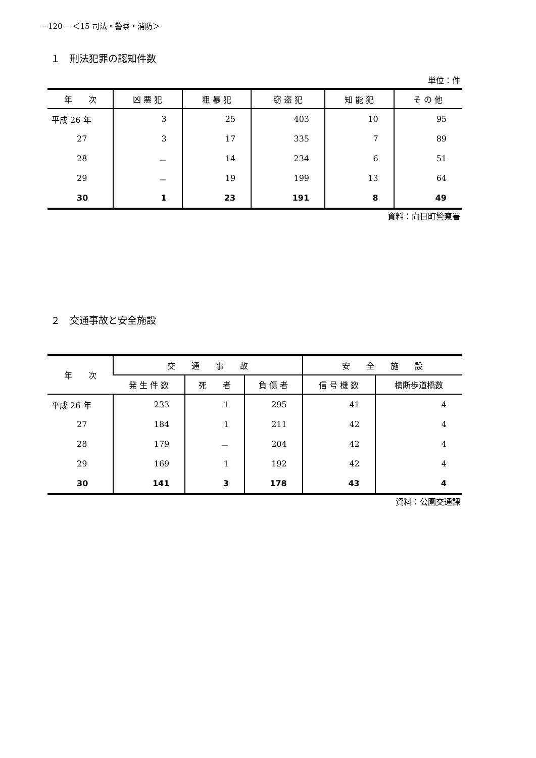－120－ ＜15 司法・警察・消防＞
１　刑法犯罪の認知件数
単位：件
| 年 次 | 凶 悪 犯 | 粗 暴 犯 | 窃 盗 犯 | 知 能 犯 | そ の 他 |
| --- | --- | --- | --- | --- | --- |
| 平成 26 年 | 3 | 25 | 403 | 10 | 95 |
| 27 | 3 | 17 | 335 | 7 | 89 |
| 28 | － | 14 | 234 | 6 | 51 |
| 29 | － | 19 | 199 | 13 | 64 |
| 30 | 1 | 23 | 191 | 8 | 49 |
資料：向日町警察署
２　交通事故と安全施設
| 年 次 | 交 通 事 故 | | | 安 全 施 設 | |
| --- | --- | --- | --- | --- | --- |
| | 発 生 件 数 | 死 者 | 負 傷 者 | 信 号 機 数 | 横断歩道橋数 |
| 平成 26 年 | 233 | 1 | 295 | 41 | 4 |
| 27 | 184 | 1 | 211 | 42 | 4 |
| 28 | 179 | － | 204 | 42 | 4 |
| 29 | 169 | 1 | 192 | 42 | 4 |
| 30 | 141 | 3 | 178 | 43 | 4 |
資料：公園交通課